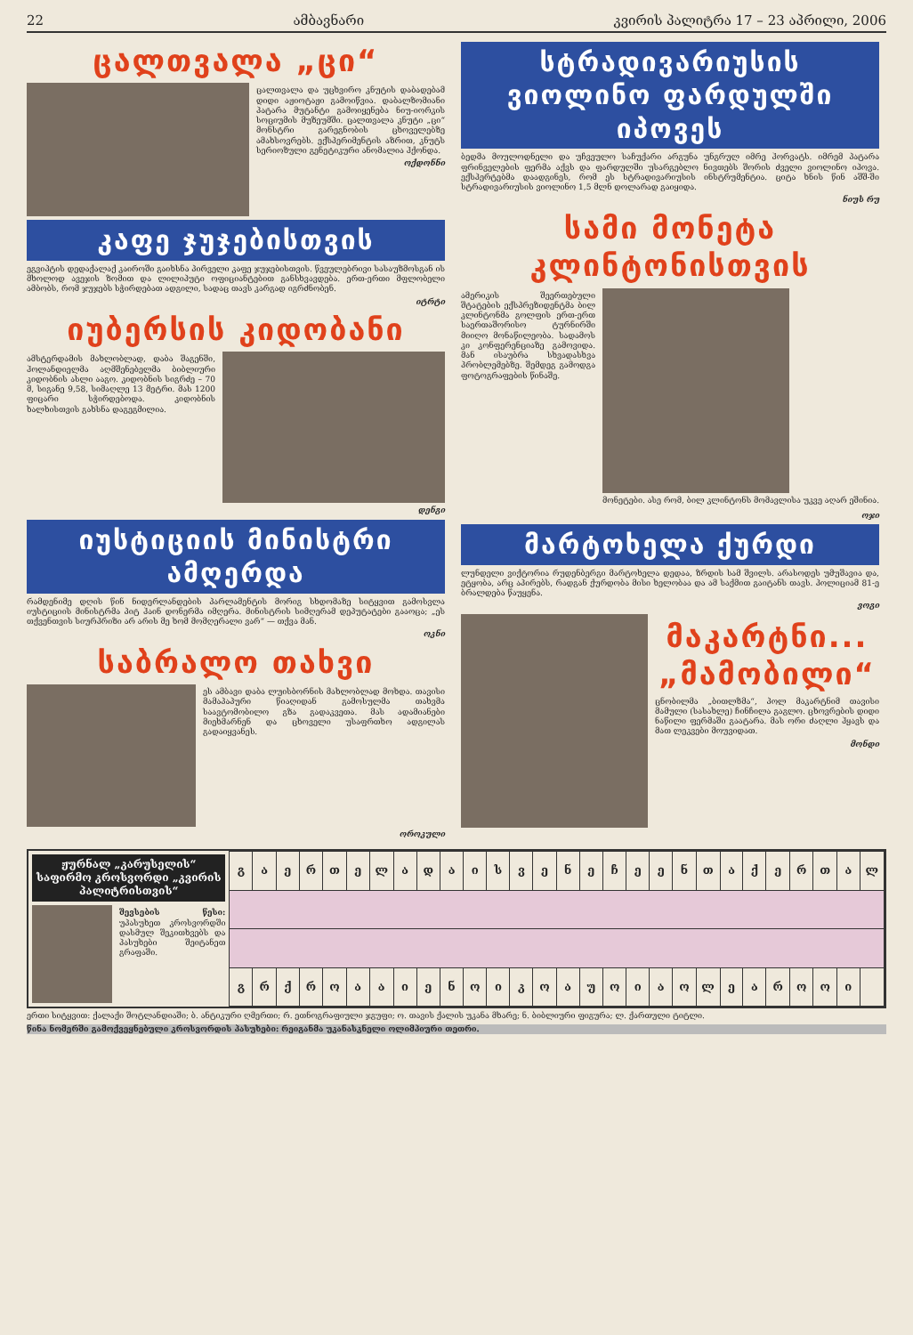22 ამბავნარი კვირის პალიტრა 17 – 23 აპრილი, 2006
ცალთვალა „ცი“
ცალთვალა და უცხვირო კნუტის დაბადებამ დიდი აჟიოტაჟი გამოიწვია. დაბალზომიანი პატარა მუტანტი გამოიყენება ნიუ-იორკის სოციუმის მუზეუმში. ცალთვალა კნუტი „ცი“ მონსტრი გარეგნობის ცხოველებზე ამახსოვრებს. ექსპერიმენტის აზრით, კნუტს სერიოზული გენეტიკური ანომალია ჰქონდა.
ოქდონნი
კაფე ჯუჯებისთვის
ეგვიპტის დედაქალაქ კაიროში გაიხსნა პირველი კაფე ჯუჯებისთვის. წვეულებრივი სასაუზმოსგან ის მხოლოდ ავეჯის ზომით და ლილიპუტი ოფიციანტებით განსხვავდება. ერთ-ერთი მფლობელი ამბობს, რომ ჯუჯებს სჭირდებათ ადგილი, სადაც თავს კარგად იგრძნობენ.
იტრტი
იუბერსის კიდობანი
ამსტერდამის მახლობლად, დაბა შაგენში, ჰოლანდიელმა აღმშენებელმა ბიბლიური კიდობნის ასლი ააგო. კიდობნის სიგრძე – 70 მ, სიგანე 9,58, სიმაღლე 13 მეტრი. მას 1200 ფიცარი სჭირდებოდა. კიდობნის ხალხისთვის გახსნა დაგეგმილია.
დენგი
იუსტიციის მინისტრი ამღერდა
რამდენიმე დღის წინ ნიდერლანდების პარლამენტის მორიგ სხდომაზე სიტყვით გამოსვლა იუსტიციის მინისტრმა პიტ ჰაინ დონერმა იმღერა. მინისტრის სიმღერამ დეპუტატები გააოცა; „ეს თქვენთვის სიურპრიზი არ არის მე ხომ მომღერალი ვარ“ — თქვა მან.
ოკნი
საბრალო თახვი
ეს ამბავი დაბა ლუისბორნის მახლობლად მოხდა. თავისი მამაპაპური წიაღიდან გამოსულმა თახვმა საავტომობილო გზა გადაკვეთა. მას ადამიანები მიეხმარნენ და ცხოველი უსაფრთხო ადგილას გადაიყვანეს.
ოროკული
სტრადივარიუსის ვიოლინო ფარდულში იპოვეს
ბედმა მოულოდნელი და უჩვეულო საჩუქარი არგუნა უნგრულ იმრე ჰორვატს. იმრემ პატარა ფრინველების ფერმა აქვს და ფარდულში უსარგებლო ნივთებს შორის ძველი ვიოლინო იპოვა. ექსპერტებმა დაადგინეს, რომ ეს სტრადივარიუსის ინსტრუმენტია. ციტა ხნის წინ აშშ-ში სტრადივარიუსის ვიოლინო 1,5 მლნ დოლარად გაიყიდა.
ნიუს რუ
სამი მონეტა კლინტონისთვის
ამერიკის შეერთებული შტატების ექსპრეზიდენტმა ბილ კლინტონმა გოლფის ერთ-ერთ საერთაშორისო ტურნირში მიიღო მონაწილეობა. სადამოს კი კონფერენციაზე გამოვიდა. მან ისაუბრა სხვადასხვა პრობლემებზე. შემდეგ გამოდგა ფოტოგრაფების წინაშე.
მონეტები. ასე რომ, ბილ კლინტონს მომავლისა უკვე აღარ ეშინია.
ოჯი
მარტოხელა ქურდი
ლუნდელი ვიქტორია რუდენბერგი მარტოხელა დედაა, ზრდის სამ შვილს. არასოდეს უმუშავია და, ეტყობა, არც აპირებს, რადგან ქურდობა მისი ხელობაა და ამ საქმით გაიტანს თავს. პოლიციამ 81-ე ბრალდება წაუყენა.
ვოგი
მაკარტნი... „მამობილი“
ცნობილმა „ბითლზმა“, პოლ მაკარტნიმ თავისი მამული (სასახლე) ჩინჩილა გაგლო. ცხოვრების დიდი ნაწილი ფერმაში გაატარა. მას ორი ძაღლი ჰყავს და მათ ლეკვები მოუვიდათ.
მონდი
ჟურნალ „კარუსელის“ საფირმო კროსვორდი „კვირის პალიტრისთვის“
შევსების წესი: უპასუხეთ კროსვორდში დასმულ შეკითხვებს და პასუხები შეიტანეთ გრაფაში.
| გ | ა | ე | რ | თ | ე | ლ | ა | დ | ა | ი | ს | ვ | ე | ნ | ე | ჩ | ე | ე | ნ | თ | ა | ქ | ე | რ | თ | ა | ლ |
| გ | რ | ქ | რ | ო | ა | ა | ი | ე | ნ | ო | ი | კ | ო | ა | უ | ო | ი | ა | ო | ლ | ე | ა | რ | ო | ო | ი | |
ერთი სიტყვით: ქალაქი შოტლანდიაში; ბ. ანტიკური ღმერთი; რ. ეთნოგრაფიული ჯგუფი; ო. თავის ქალის უკანა მხარე; ნ. ბიბლიური ფიგურა; ლ. ქართული ტიტლი.
წინა ნომერში გამოქვეყნებული კროსვორდის პასუხები: რეიგანმა უკანასკნელი ოლიმპიური თეთრი.